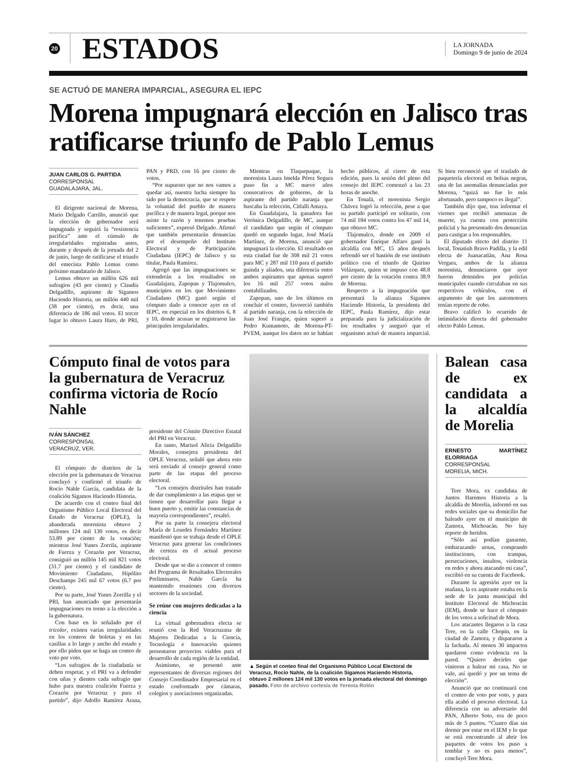20
ESTADOS
LA JORNADA
Domingo 9 de junio de 2024
SE ACTUÓ DE MANERA IMPARCIAL, ASEGURA EL IEPC
Morena impugnará elección en Jalisco tras ratificarse triunfo de Pablo Lemus
JUAN CARLOS G. PARTIDA
CORRESPONSAL
GUADALAJARA, JAL.
El dirigente nacional de Morena, Mario Delgado Carrillo, anunció que la elección de gobernador será impugnada y seguirá la “resistencia pacífica” ante el cúmulo de irregularidades registradas antes, durante y después de la jornada del 2 de junio, luego de ratificarse el triunfo del emecista Pablo Lemus como próximo mandatario de Jalisco.
Lemus obtuvo un millón 626 mil sufragios (43 por ciento) y Claudia Delgadillo, aspirante de Sigamos Haciendo Historia, un millón 440 mil (38 por ciento), es decir, una diferencia de 186 mil votos. El tercer lugar lo obtuvo Laura Haro, de PRI, PAN y PRD, con 16 por ciento de votos.
“Por supuesto que no nos vamos a quedar así, nuestra lucha siempre ha sido por la democracia, que se respete la voluntad del pueblo de manera pacífica y de manera legal, porque nos asiste la razón y tenemos pruebas suficientes”, expresó Delgado. Afirmó que también presentarán denuncias por el desempeño del Instituto Electoral y de Participación Ciudadana (IEPC) de Jalisco y su titular, Paula Ramírez.
Agregó que las impugnaciones se extenderán a los resultados en Guadalajara, Zapopan y Tlajomulco, municipios en los que Movimiento Ciudadano (MC) ganó según el cómputo dado a conocer ayer en el IEPC, en especial en los distritos 6, 8 y 10, donde acusan se registraron las principales irregularidades.
Mientras en Tlaquepaque, la morenista Laura Imelda Pérez Segura puso fin a MC nueve años consecutivos de gobierno, de la aspirante del partido naranja que buscaba la relección, Citlalli Amaya.
En Guadalajara, la ganadora fue Verónica Delgadillo, de MC, aunque el candidato que según el cómputo quedó en segundo lugar, José María Martínez, de Morena, anunció que impugnará la elección. El resultado en esta ciudad fue de 308 mil 21 votos para MC y 287 mil 110 para el partido guinda y aliados, una diferencia entre ambos aspirantes que apenas superó los 16 mil 257 votos nulos contabilizados.
Zapopan, uno de los últimos en concluir el conteo, favoreció también al partido naranja, con la relección de Juan José Frangie, quien superó a Pedro Kumamoto, de Morena-PT-PVEM, aunque los datos no se habían hecho públicos, al cierre de esta edición, pues la sesión del pleno del consejo del IEPC comenzó a las 23 horas de anoche.
En Tonalá, el morenista Sergio Chávez logró la relección, pese a que su partido participó en solitario, con 74 mil 184 votos contra los 47 mil 14, que obtuvo MC.
Tlajomulco, donde en 2009 el gobernador Enrique Alfaro ganó la alcaldía con MC, 15 años después refrendó ser el bastión de ese instituto político con el triunfo de Quirino Velázquez, quien se impuso con 48.8 por ciento de la votación contra 38.9 de Morena.
Respecto a la impugnación que presentará la alianza Sigamos Haciendo Historia, la presidenta del IEPC, Paula Ramírez, dijo estar preparada para la judicialización de los resultados y aseguró que el organismo actuó de manera imparcial. Si bien reconoció que el traslado de paquetería electoral en bolsas negras, una de las anomalías denunciadas por Morena, “quizá no fue lo más afortunado, pero tampoco es ilegal”.
También dijo que, tras informar el viernes que recibió amenazas de muerte, ya cuenta con protección policial y ha presentado dos denuncias para castigar a los responsables.
El diputado electo del distrito 11 local, Tonatiuh Bravo Padilla, y la edil electa de Juanacatlán, Ana Rosa Vergara, ambos de la alianza morenista, denunciaron que ayer fueron detenidos por policías municipales cuando circulaban en sus respectivos vehículos, con el argumento de que los automotores tenían reporte de robo.
Bravo calificó lo ocurrido de intimidación directa del gobernador electo Pablo Lemus.
Cómputo final de votos para la gubernatura de Veracruz confirma victoria de Rocío Nahle
IVÁN SÁNCHEZ
CORRESPONSAL
VERACRUZ, VER.
El cómputo de distritos de la elección por la gubernatura de Veracruz concluyó y confirmó el triunfo de Rocío Nahle García, candidata de la coalición Sigamos Haciendo Historia.
De acuerdo con el conteo final del Organismo Público Local Electoral del Estado de Veracruz (OPLE), la abanderada morenista obtuvo 2 millones 124 mil 130 votos, es decir 53.89 por ciento de la votación; mientras José Yunes Zorrila, aspirante de Fuerza y Corazón por Veracruz, consiguió un millón 145 mil 821 votos (31.7 por ciento) y el candidato de Movimiento Ciudadano, Hipólito Deschamps 245 mil 67 votos (6.7 por ciento).
Por su parte, José Yunes Zorrilla y el PRI, han anunciado que presentarán impugnaciones en torno a la elección a la gubernatura.
Con base en lo señalado por el tricolor, existen varias irregularidades en los conteos de boletas y en las casillas a lo largo y ancho del estado y por ello piden que se haga un conteo de voto por voto.
“Los sufragios de la ciudadanía se deben respetar, y el PRI va a defender con uñas y dientes cada sufragio que hubo para nuestra coalición Fuerza y Corazón por Veracruz y para el partido”, dijo Adolfo Ramírez Arana, presidente del Cómite Directivo Estatal del PRI en Veracruz.
En tanto, Marisol Alicia Delgadillo Morales, consejera presidenta del OPLE Veracruz, señaló que ahora esto será enviado al consejo general como parte de las etapas del proceso electoral.
“Los consejos distritales han tratado de dar cumplimiento a las etapas que se tienen que desarrollar para llegar a buen puerto y, emitir las constancias de mayoría correspondientes”, resaltó.
Por su parte la consejera electoral María de Lourdes Fernández Martínez manifestó que se trabaja desde el OPLE Veracruz para generar las condiciones de certeza en el actual proceso electoral.
Desde que se dio a conocer el conteo del Programa de Resultados Electorales Preliminares, Nahle García ha mantenido reuniones con diversos sectores de la sociedad.
Se reúne con mujeres dedicadas a la ciencia
La virtual gobernadora electa se reunió con la Red Veracruzana de Mujeres Dedicadas a la Ciencia, Tecnología e Innovación quienes presentaron proyectos viables para el desarrollo de cada región de la entidad.
Asimismo, se presentó ante representantes de diversas regiones del Consejo Coordinador Empresarial en el estado conformado por cámaras, colegios y asociaciones organizadas.
▲ Según el conteo final del Organismo Público Local Electoral de Veracruz, Rocío Nahle, de la coalición Sigamos Haciendo Historia, obtuvo 2 millones 124 mil 130 votos en la jornada electoral del domingo pasado. Foto de archivo cortesía de Yerenia Rolón
Balean casa de ex candidata a la alcaldía de Morelia
ERNESTO MARTÍNEZ ELORRIAGA
CORRESPONSAL
MORELIA, MICH.
Tere Mora, ex candidata de Juntos Haremos Historia a la alcaldía de Morelia, informó en sus redes sociales que su domicilio fue baleado ayer en el municipio de Zamora, Michoacán. No hay reporte de heridos.
“Sólo así podían ganarme, embarazando urnas, comprando instituciones, con trampas, persecuciones, insultos, violencia en redes y ahora atacando mi casa”, escribió en su cuenta de Facebook.
Durante la agresión ayer en la mañana, la ex aspirante estaba en la sede de la junta municipal del Instituto Electoral de Michoacán (IEM), donde se hace el cómputo de los votos a solicitud de Mora.
Los atacantes llegaron a la casa Tere, en la calle Chopin, en la ciudad de Zamora, y dispararon a la fachada. Al menos 30 impactos quedaron como evidencia en la pared. “Quiero decirles que vinieron a balear mi casa. No se vale, así quedó y por un tema de elección”.
Anunció que no continuará con el conteo de voto por voto, y para ella acabó el proceso electoral. La diferencia con su adversario del PAN, Alberto Soto, era de poco más de 5 puntos. “Cuatro días sin dormir por estar en el IEM y lo que se está encontrando al abrir los paquetes de votos los puso a temblar y no es para menos”, concluyó Tere Mora.